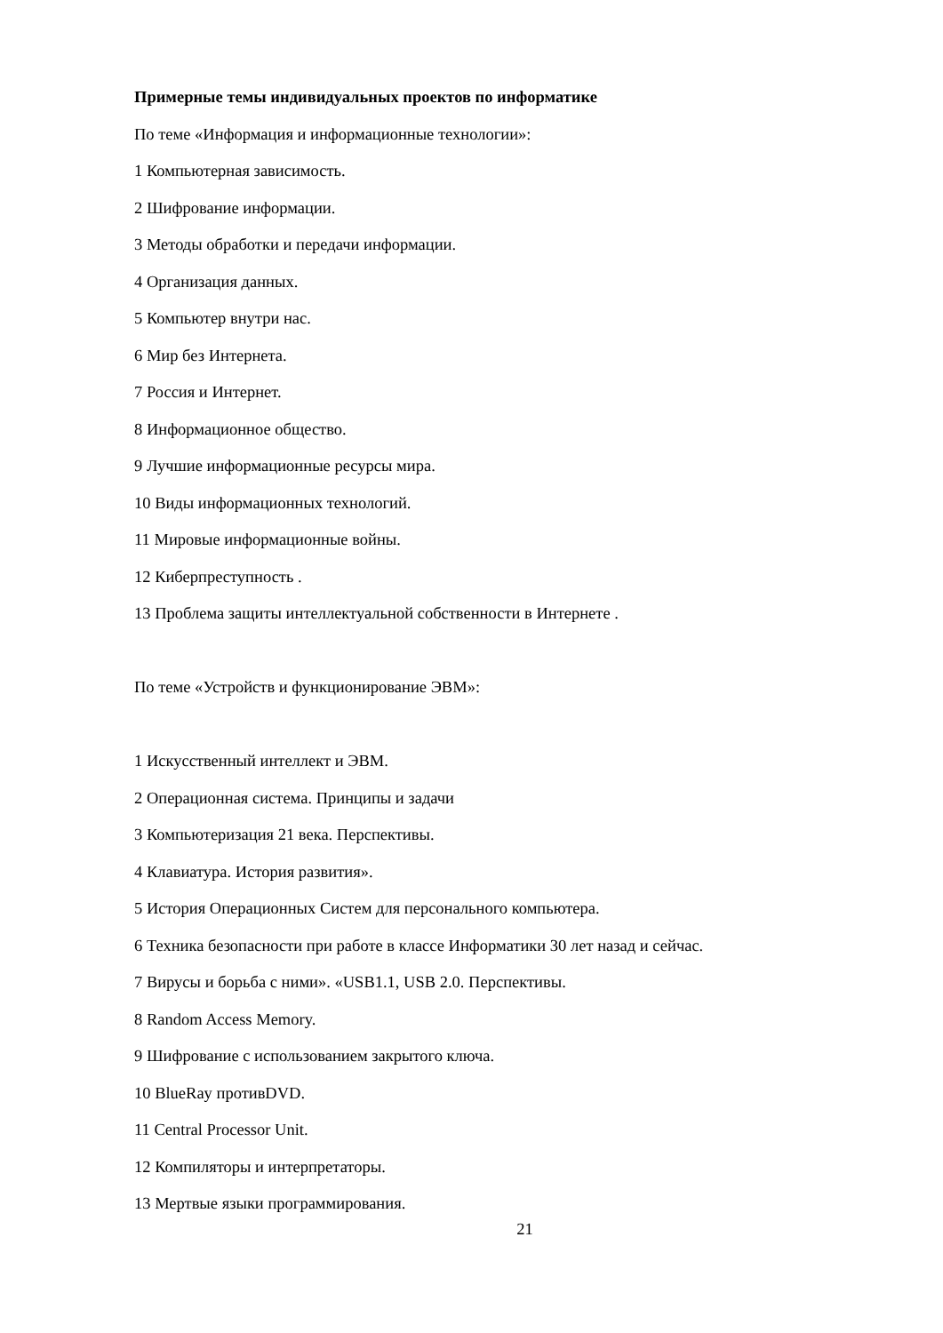Примерные темы индивидуальных проектов по информатике
По теме «Информация и информационные технологии»:
1 Компьютерная зависимость.
2 Шифрование информации.
3 Методы обработки и передачи информации.
4 Организация данных.
5 Компьютер внутри нас.
6 Мир без Интернета.
7 Россия и Интернет.
8 Информационное общество.
9 Лучшие информационные ресурсы мира.
10 Виды информационных технологий.
11 Мировые информационные войны.
12 Киберпреступность .
13 Проблема защиты интеллектуальной собственности в Интернете .
По теме «Устройств и функционирование ЭВМ»:
1 Искусственный интеллект и ЭВМ.
2 Операционная система. Принципы и задачи
3 Компьютеризация 21 века. Перспективы.
4 Клавиатура. История развития».
5 История Операционных Систем для персонального компьютера.
6 Техника безопасности при работе в классе Информатики 30 лет назад и сейчас.
7 Вирусы и борьба с ними». «USB1.1, USB 2.0. Перспективы.
8 Random Access Memory.
9 Шифрование с использованием закрытого ключа.
10 BlueRay противDVD.
11 Central Processor Unit.
12 Компиляторы и интерпретаторы.
13 Мертвые языки программирования.
21